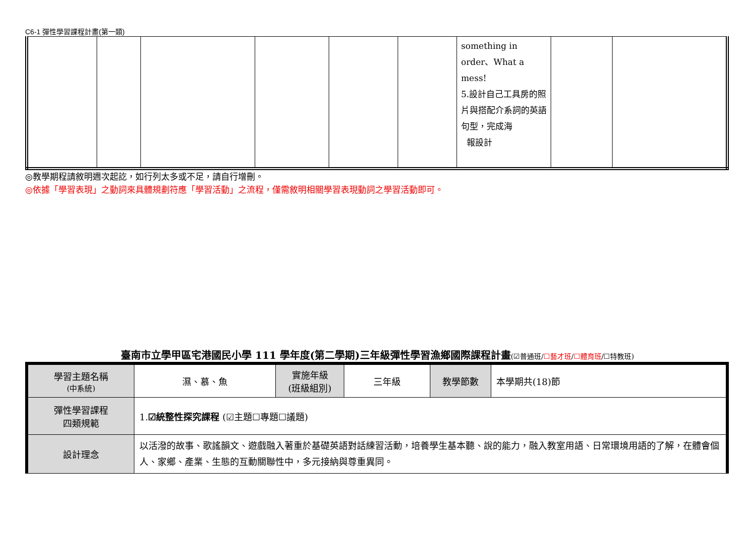C6-1 彈性學習課程計畫(第一類)
| | | | | | | something in order、What a mess! 5.設計自己工具房的照片與搭配介系詞的英語句型，完成海 報設計 | | |
◎教學期程請敘明週次起訖，如行列太多或不足，請自行增刪。
◎依據「學習表現」之動詞來具體規劃符應「學習活動」之流程，僅需敘明相關學習表現動詞之學習活動即可。
臺南市立學甲區宅港國民小學 111 學年度(第二學期)三年級彈性學習漁鄉國際課程計畫(☑普通班/☐藝才班/☐體育班/☐特教班)
| 學習主題名稱 (中系統) | 濕、慕、魚 | 實施年級 (班級組別) | 三年級 | 教學節數 | 本學期共(18)節 |
| 彈性學習課程 四類規範 | 1. ☑統整性探究課程 (☑主題☐專題☐議題) | | | | |
| 設計理念 | 以活潑的故事、歌謠韻文、遊戲融入著重於基礎英語對話練習活動，培養學生基本聽、說的能力，融入教室用語、日常環境用語的了解，在體會個人、家鄉、產業、生態的互動關聯性中，多元接納與尊重異同。 | | | | |